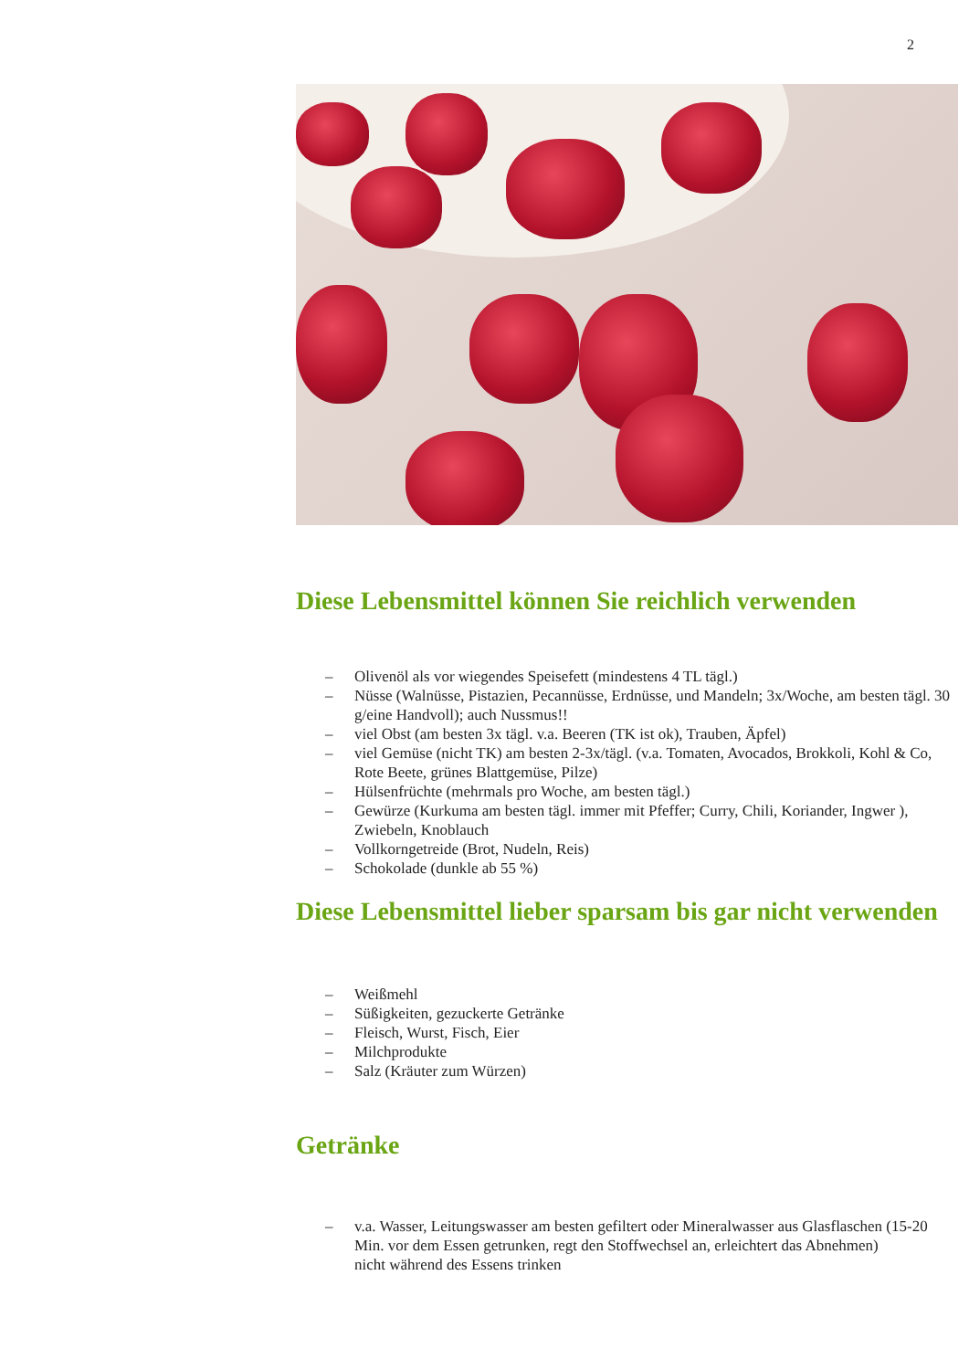2
Diese Lebensmittel können Sie reichlich verwenden
– Olivenöl als vor wiegendes Speisefett (mindestens 4 TL tägl.)
– Nüsse (Walnüsse, Pistazien, Pecannüsse, Erdnüsse, und Mandeln; 3x/Woche, am besten tägl. 30 g/eine Handvoll); auch Nussmus!!
– viel Obst (am besten 3x tägl. v.a. Beeren (TK ist ok), Trauben, Äpfel)
– viel Gemüse (nicht TK) am besten 2-3x/tägl. (v.a. Tomaten, Avocados, Brokkoli, Kohl & Co, Rote Beete, grünes Blattgemüse, Pilze)
– Hülsenfrüchte (mehrmals pro Woche, am besten tägl.)
– Gewürze (Kurkuma am besten tägl. immer mit Pfeffer; Curry, Chili, Koriander, Ingwer ), Zwiebeln, Knoblauch
– Vollkorngetreide (Brot, Nudeln, Reis)
– Schokolade (dunkle ab 55 %)
Diese Lebensmittel lieber sparsam bis gar nicht verwenden
– Weißmehl
– Süßigkeiten, gezuckerte Getränke
– Fleisch, Wurst, Fisch, Eier
– Milchprodukte
– Salz (Kräuter zum Würzen)
Getränke
– v.a. Wasser, Leitungswasser am besten gefiltert oder Mineralwasser aus Glasflaschen (15-20 Min. vor dem Essen getrunken, regt den Stoffwechsel an, erleichtert das Abnehmen)
nicht während des Essens trinken